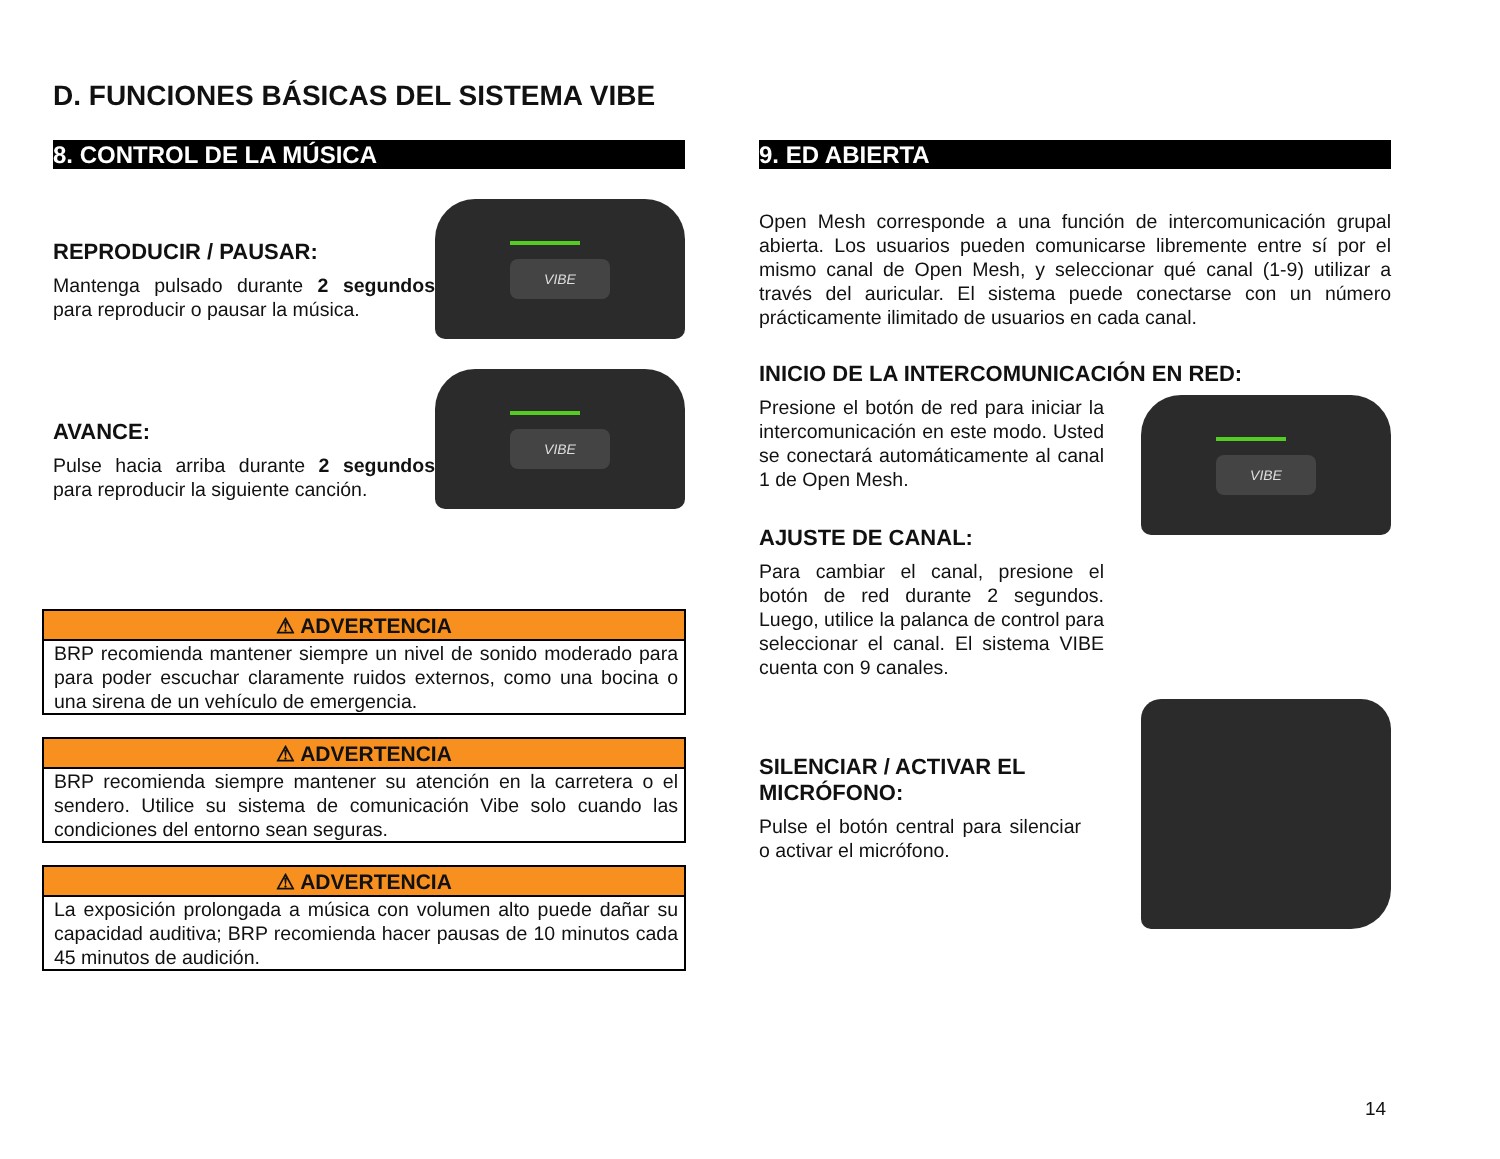D. FUNCIONES BÁSICAS DEL SISTEMA VIBE
8. CONTROL DE LA MÚSICA
REPRODUCIR / PAUSAR:
Mantenga pulsado durante 2 segundos para reproducir o pausar la música.
AVANCE:
Pulse hacia arriba durante 2 segundos para reproducir la siguiente canción.
⚠ ADVERTENCIA
BRP recomienda mantener siempre un nivel de sonido moderado para para poder escuchar claramente ruidos externos, como una bocina o una sirena de un vehículo de emergencia.
⚠ ADVERTENCIA
BRP recomienda siempre mantener su atención en la carretera o el sendero. Utilice su sistema de comunicación Vibe solo cuando las condiciones del entorno sean seguras.
⚠ ADVERTENCIA
La exposición prolongada a música con volumen alto puede dañar su capacidad auditiva; BRP recomienda hacer pausas de 10 minutos cada 45 minutos de audición.
9. ED ABIERTA
Open Mesh corresponde a una función de intercomunicación grupal abierta. Los usuarios pueden comunicarse libremente entre sí por el mismo canal de Open Mesh, y seleccionar qué canal (1-9) utilizar a través del auricular. El sistema puede conectarse con un número prácticamente ilimitado de usuarios en cada canal.
INICIO DE LA INTERCOMUNICACIÓN EN RED:
Presione el botón de red para iniciar la intercomunicación en este modo. Usted se conectará automáticamente al canal 1 de Open Mesh.
AJUSTE DE CANAL:
Para cambiar el canal, presione el botón de red durante 2 segundos. Luego, utilice la palanca de control para seleccionar el canal. El sistema VIBE cuenta con 9 canales.
SILENCIAR / ACTIVAR EL MICRÓFONO:
Pulse el botón central para silenciar o activar el micrófono.
14